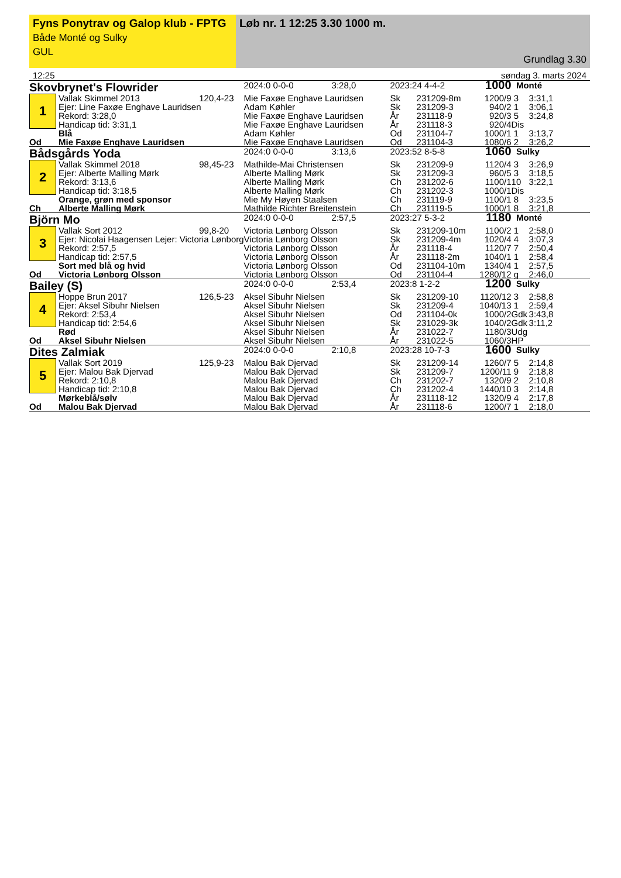Fyns Ponytrav og Galop klub - FPTG
Både Monté og Sulky
GUL
Løb nr. 1 12:25 3.30 1000 m.
Grundlag 3.30
12:25 søndag 3. marts 2024
| Skovbrynet's Flowrider | | | 2024:0 0-0-0 | 3:28,0 | 2023:24 4-4-2 | | 1000 | Monté | |
| 1 | Vallak Skimmel 2013 | 120,4-23 | Mie Faxøe Enghave Lauridsen | | Sk | 231209-8m | 1200/9 | 3 | 3:31,1 |
| | Ejer: Line Faxøe Enghave Lauridsen | | Adam Køhler | | Sk | 231209-3 | 940/2 | 1 | 3:06,1 |
| | Rekord: 3:28,0 | | Mie Faxøe Enghave Lauridsen | | År | 231118-9 | 920/3 | 5 | 3:24,8 |
| | Handicap tid: 3:31,1 | | Mie Faxøe Enghave Lauridsen | | År | 231118-3 | 920/4 | Dis | |
| | Blå | | Adam Køhler | | Od | 231104-7 | 1000/1 | 1 | 3:13,7 |
| Od | Mie Faxøe Enghave Lauridsen | | Mie Faxøe Enghave Lauridsen | | Od | 231104-3 | 1080/6 | 2 | 3:26,2 |
| Bådsgårds Yoda | | | 2024:0 0-0-0 | 3:13,6 | 2023:52 8-5-8 | | 1060 | Sulky | |
| 2 | Vallak Skimmel 2018 | 98,45-23 | Mathilde-Mai Christensen | | Sk | 231209-9 | 1120/4 | 3 | 3:26,9 |
| | Ejer: Alberte Malling Mørk | | Alberte Malling Mørk | | Sk | 231209-3 | 960/5 | 3 | 3:18,5 |
| | Rekord: 3:13,6 | | Alberte Malling Mørk | | Ch | 231202-6 | 1100/1 | 10 | 3:22,1 |
| | Handicap tid: 3:18,5 | | Alberte Malling Mørk | | Ch | 231202-3 | 1000/1 | Dis | |
| | Orange, grøn med sponsor | | Mie My Høyen Staalsen | | Ch | 231119-9 | 1100/1 | 8 | 3:23,5 |
| Ch | Alberte Malling Mørk | | Mathilde Richter Breitenstein | | Ch | 231119-5 | 1000/1 | 8 | 3:21,8 |
| Björn Mo | | | 2024:0 0-0-0 | 2:57,5 | 2023:27 5-3-2 | | 1180 | Monté | |
| 3 | Vallak Sort 2012 | 99,8-20 | Victoria Lønborg Olsson | | Sk | 231209-10m | 1100/2 | 1 | 2:58,0 |
| | Ejer: Nicolai Haagensen Lejer: Victoria Lønborg | | Victoria Lønborg Olsson | | Sk | 231209-4m | 1020/4 | 4 | 3:07,3 |
| | Rekord: 2:57,5 | | Victoria Lønborg Olsson | | År | 231118-4 | 1120/7 | 7 | 2:50,4 |
| | Handicap tid: 2:57,5 | | Victoria Lønborg Olsson | | År | 231118-2m | 1040/1 | 1 | 2:58,4 |
| | Sort med blå og hvid | | Victoria Lønborg Olsson | | Od | 231104-10m | 1340/4 | 1 | 2:57,5 |
| Od | Victoria Lønborg Olsson | | Victoria Lønborg Olsson | | Od | 231104-4 | 1280/12 | g | 2:46,0 |
| Bailey (S) | | | 2024:0 0-0-0 | 2:53,4 | 2023:8 1-2-2 | | 1200 | Sulky | |
| 4 | Hoppe Brun 2017 | 126,5-23 | Aksel Sibuhr Nielsen | | Sk | 231209-10 | 1120/12 | 3 | 2:58,8 |
| | Ejer: Aksel Sibuhr Nielsen | | Aksel Sibuhr Nielsen | | Sk | 231209-4 | 1040/13 | 1 | 2:59,4 |
| | Rekord: 2:53,4 | | Aksel Sibuhr Nielsen | | Od | 231104-0k | 1000/2 | Gdk | 3:43,8 |
| | Handicap tid: 2:54,6 | | Aksel Sibuhr Nielsen | | Sk | 231029-3k | 1040/2 | Gdk | 3:11,2 |
| | Rød | | Aksel Sibuhr Nielsen | | År | 231022-7 | 1180/3 | Udg | |
| Od | Aksel Sibuhr Nielsen | | Aksel Sibuhr Nielsen | | År | 231022-5 | 1060/3 | HP | |
| Dites Zalmiak | | | 2024:0 0-0-0 | 2:10,8 | 2023:28 10-7-3 | | 1600 | Sulky | |
| 5 | Vallak Sort 2019 | 125,9-23 | Malou Bak Djervad | | Sk | 231209-14 | 1260/7 | 5 | 2:14,8 |
| | Ejer: Malou Bak Djervad | | Malou Bak Djervad | | Sk | 231209-7 | 1200/11 | 9 | 2:18,8 |
| | Rekord: 2:10,8 | | Malou Bak Djervad | | Ch | 231202-7 | 1320/9 | 2 | 2:10,8 |
| | Handicap tid: 2:10,8 | | Malou Bak Djervad | | Ch | 231202-4 | 1440/10 | 3 | 2:14,8 |
| | Mørkeblå/sølv | | Malou Bak Djervad | | År | 231118-12 | 1320/9 | 4 | 2:17,8 |
| Od | Malou Bak Djervad | | Malou Bak Djervad | | År | 231118-6 | 1200/7 | 1 | 2:18,0 |